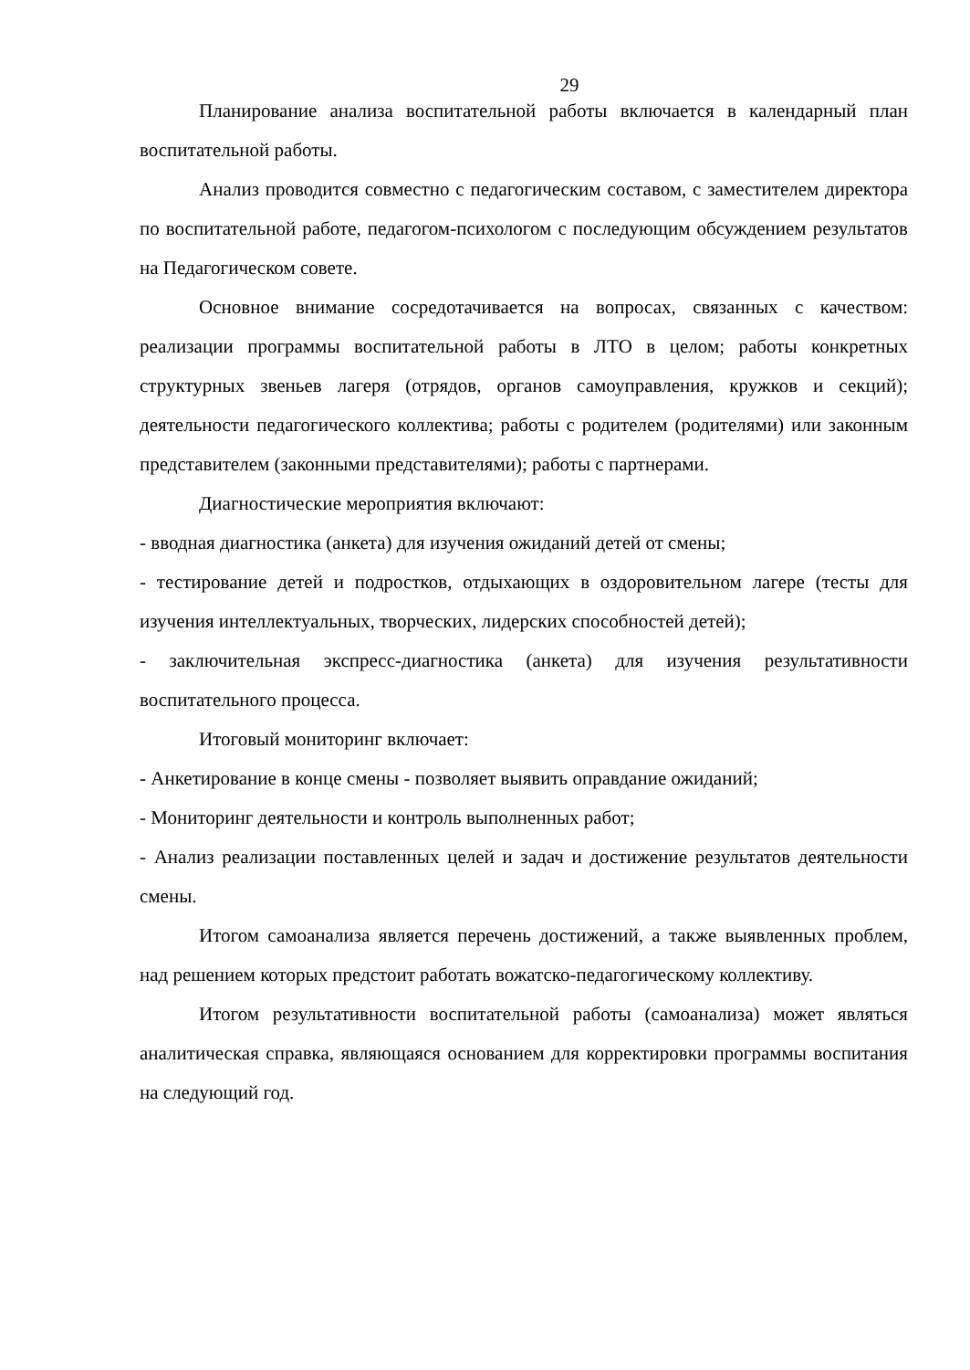29
Планирование анализа воспитательной работы включается в календарный план воспитательной работы.
Анализ проводится совместно с педагогическим составом, с заместителем директора по воспитательной работе, педагогом-психологом с последующим обсуждением результатов на Педагогическом совете.
Основное внимание сосредотачивается на вопросах, связанных с качеством: реализации программы воспитательной работы в ЛТО в целом; работы конкретных структурных звеньев лагеря (отрядов, органов самоуправления, кружков и секций); деятельности педагогического коллектива; работы с родителем (родителями) или законным представителем (законными представителями); работы с партнерами.
Диагностические мероприятия включают:
- вводная диагностика (анкета) для изучения ожиданий детей от смены;
- тестирование детей и подростков, отдыхающих в оздоровительном лагере (тесты для изучения интеллектуальных, творческих, лидерских способностей детей);
- заключительная экспресс-диагностика (анкета) для изучения результативности воспитательного процесса.
Итоговый мониторинг включает:
- Анкетирование в конце смены - позволяет выявить оправдание ожиданий;
- Мониторинг деятельности и контроль выполненных работ;
- Анализ реализации поставленных целей и задач и достижение результатов деятельности смены.
Итогом самоанализа является перечень достижений, а также выявленных проблем, над решением которых предстоит работать вожатско-педагогическому коллективу.
Итогом результативности воспитательной работы (самоанализа) может являться аналитическая справка, являющаяся основанием для корректировки программы воспитания на следующий год.